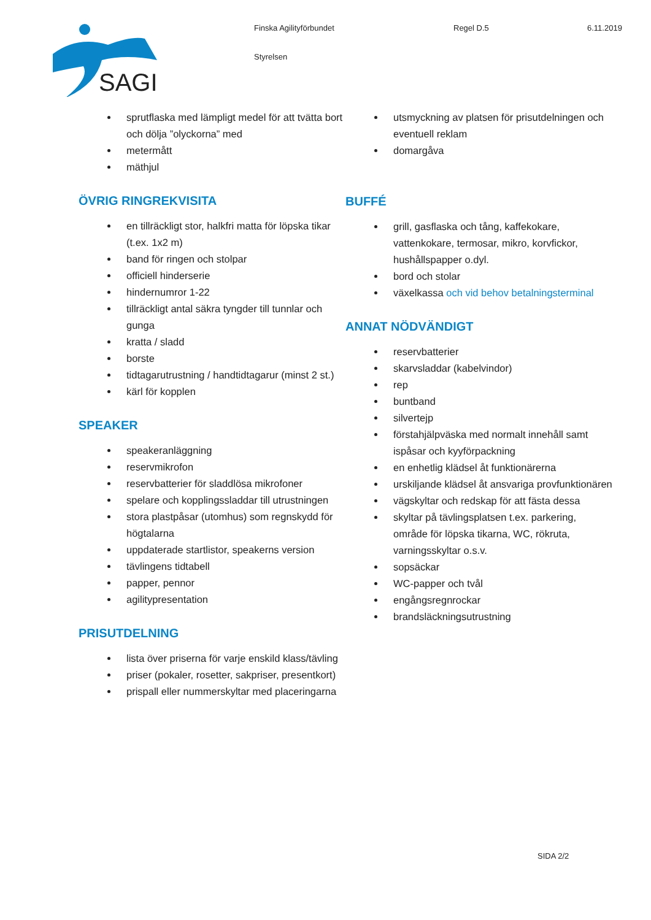SAGI
Finska Agilityförbundet Regel D.5 6.11.2019
Styrelsen
sprutflaska med lämpligt medel för att tvätta bort och dölja ”olyckorna” med
metermått
mäthjul
ÖVRIG RINGREKVISITA
en tillräckligt stor, halkfri matta för löpska tikar (t.ex. 1x2 m)
band för ringen och stolpar
officiell hinderserie
hindernumror 1-22
tillräckligt antal säkra tyngder till tunnlar och gunga
kratta / sladd
borste
tidtagarutrustning / handtidtagarur (minst 2 st.)
kärl för kopplen
SPEAKER
speakeranläggning
reservmikrofon
reservbatterier för sladdlösa mikrofoner
spelare och kopplingssladdar till utrustningen
stora plastpåsar (utomhus) som regnskydd för högtalarna
uppdaterade startlistor, speakerns version
tävlingens tidtabell
papper, pennor
agilitypresentation
PRISUTDELNING
lista över priserna för varje enskild klass/tävling
priser (pokaler, rosetter, sakpriser, presentkort)
prispall eller nummerskyltar med placeringarna
utsmyckning av platsen för prisutdelningen och eventuell reklam
domargåva
BUFFÉ
grill, gasflaska och tång, kaffekokare, vattenkokare, termosar, mikro, korvfickor, hushållspapper o.dyl.
bord och stolar
växelkassa och vid behov betalningsterminal
ANNAT NÖDVÄNDIGT
reservbatterier
skarvsladdar (kabelvindor)
rep
buntband
silvertejp
förstahjälpväska med normalt innehåll samt ispåsar och kyyförpackning
en enhetlig klädsel åt funktionärerna
urskiljande klädsel åt ansvariga provfunktionären
vägskyltar och redskap för att fästa dessa
skyltar på tävlingsplatsen t.ex. parkering, område för löpska tikarna, WC, rökruta, varningsskyltar o.s.v.
sopsäckar
WC-papper och tvål
engångsregnrockar
brandsläckningsutrustning
SIDA 2/2